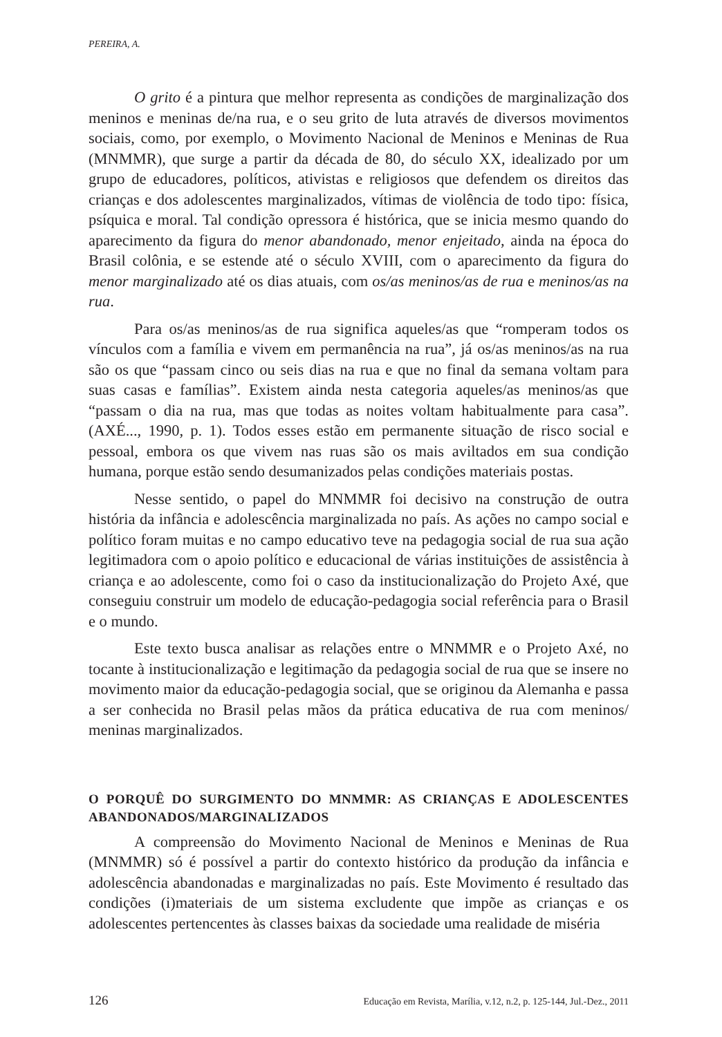PEREIRA, A.
O grito é a pintura que melhor representa as condições de marginalização dos meninos e meninas de/na rua, e o seu grito de luta através de diversos movimentos sociais, como, por exemplo, o Movimento Nacional de Meninos e Meninas de Rua (MNMMR), que surge a partir da década de 80, do século XX, idealizado por um grupo de educadores, políticos, ativistas e religiosos que defendem os direitos das crianças e dos adolescentes marginalizados, vítimas de violência de todo tipo: física, psíquica e moral. Tal condição opressora é histórica, que se inicia mesmo quando do aparecimento da figura do menor abandonado, menor enjeitado, ainda na época do Brasil colônia, e se estende até o século XVIII, com o aparecimento da figura do menor marginalizado até os dias atuais, com os/as meninos/as de rua e meninos/as na rua.
Para os/as meninos/as de rua significa aqueles/as que “romperam todos os vínculos com a família e vivem em permanência na rua”, já os/as meninos/as na rua são os que “passam cinco ou seis dias na rua e que no final da semana voltam para suas casas e famílias”. Existem ainda nesta categoria aqueles/as meninos/as que “passam o dia na rua, mas que todas as noites voltam habitualmente para casa”. (AXÉ..., 1990, p. 1). Todos esses estão em permanente situação de risco social e pessoal, embora os que vivem nas ruas são os mais aviltados em sua condição humana, porque estão sendo desumanizados pelas condições materiais postas.
Nesse sentido, o papel do MNMMR foi decisivo na construção de outra história da infância e adolescência marginalizada no país. As ações no campo social e político foram muitas e no campo educativo teve na pedagogia social de rua sua ação legitimadora com o apoio político e educacional de várias instituições de assistência à criança e ao adolescente, como foi o caso da institucionalização do Projeto Axé, que conseguiu construir um modelo de educação-pedagogia social referência para o Brasil e o mundo.
Este texto busca analisar as relações entre o MNMMR e o Projeto Axé, no tocante à institucionalização e legitimação da pedagogia social de rua que se insere no movimento maior da educação-pedagogia social, que se originou da Alemanha e passa a ser conhecida no Brasil pelas mãos da prática educativa de rua com meninos/ meninas marginalizados.
O PORQUÊ DO SURGIMENTO DO MNMMR: AS CRIANÇAS E ADOLESCENTES ABANDONADOS/MARGINALIZADOS
A compreensão do Movimento Nacional de Meninos e Meninas de Rua (MNMMR) só é possível a partir do contexto histórico da produção da infância e adolescência abandonadas e marginalizadas no país. Este Movimento é resultado das condições (i)materiais de um sistema excludente que impõe as crianças e os adolescentes pertencentes às classes baixas da sociedade uma realidade de miséria
126 Educação em Revista, Marília, v.12, n.2, p. 125-144, Jul.-Dez., 2011